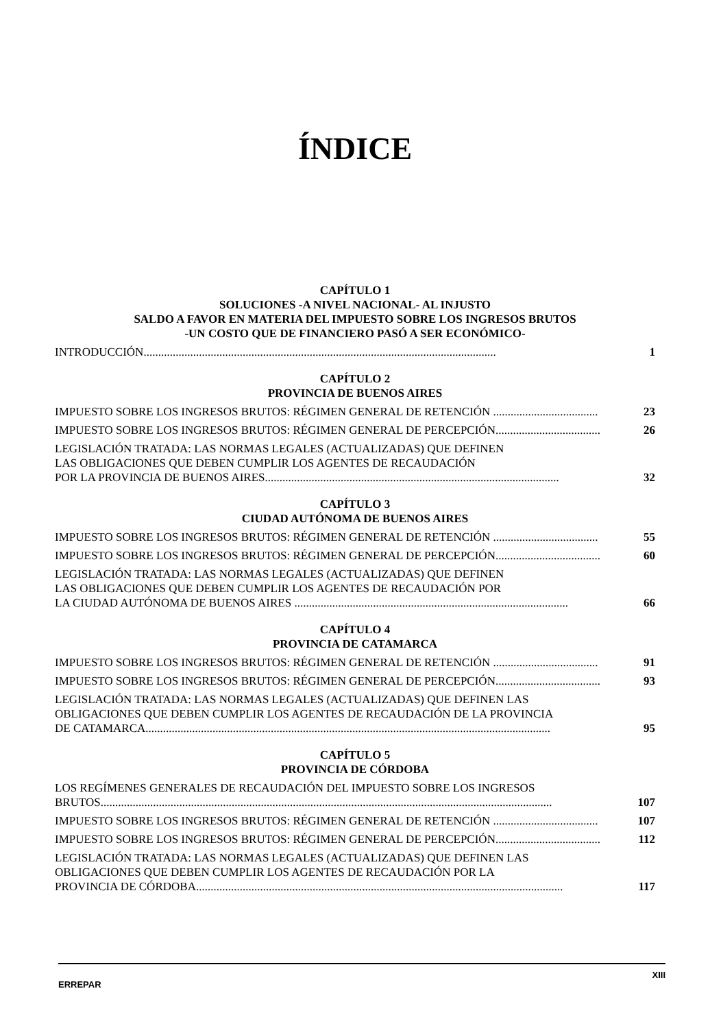ÍNDICE
CAPÍTULO 1
SOLUCIONES -A NIVEL NACIONAL- AL INJUSTO
SALDO A FAVOR EN MATERIA DEL IMPUESTO SOBRE LOS INGRESOS BRUTOS
-UN COSTO QUE DE FINANCIERO PASÓ A SER ECONÓMICO-
INTRODUCCIÓN.........................................................................................................................
1
CAPÍTULO 2
PROVINCIA DE BUENOS AIRES
IMPUESTO SOBRE LOS INGRESOS BRUTOS: RÉGIMEN GENERAL DE RETENCIÓN ....................................
23
IMPUESTO SOBRE LOS INGRESOS BRUTOS: RÉGIMEN GENERAL DE PERCEPCIÓN....................................
26
LEGISLACIÓN TRATADA: LAS NORMAS LEGALES (ACTUALIZADAS) QUE DEFINEN
LAS OBLIGACIONES QUE DEBEN CUMPLIR LOS AGENTES DE RECAUDACIÓN
POR LA PROVINCIA DE BUENOS AIRES.....................................................................................................
32
CAPÍTULO 3
CIUDAD AUTÓNOMA DE BUENOS AIRES
IMPUESTO SOBRE LOS INGRESOS BRUTOS: RÉGIMEN GENERAL DE RETENCIÓN ....................................
55
IMPUESTO SOBRE LOS INGRESOS BRUTOS: RÉGIMEN GENERAL DE PERCEPCIÓN....................................
60
LEGISLACIÓN TRATADA: LAS NORMAS LEGALES (ACTUALIZADAS) QUE DEFINEN
LAS OBLIGACIONES QUE DEBEN CUMPLIR LOS AGENTES DE RECAUDACIÓN POR
LA CIUDAD AUTÓNOMA DE BUENOS AIRES ..............................................................................................
66
CAPÍTULO 4
PROVINCIA DE CATAMARCA
IMPUESTO SOBRE LOS INGRESOS BRUTOS: RÉGIMEN GENERAL DE RETENCIÓN ....................................
91
IMPUESTO SOBRE LOS INGRESOS BRUTOS: RÉGIMEN GENERAL DE PERCEPCIÓN....................................
93
LEGISLACIÓN TRATADA: LAS NORMAS LEGALES (ACTUALIZADAS) QUE DEFINEN LAS
OBLIGACIONES QUE DEBEN CUMPLIR LOS AGENTES DE RECAUDACIÓN DE LA PROVINCIA
DE CATAMARCA...........................................................................................................................................
95
CAPÍTULO 5
PROVINCIA DE CÓRDOBA
LOS REGÍMENES GENERALES DE RECAUDACIÓN DEL IMPUESTO SOBRE LOS INGRESOS
BRUTOS...........................................................................................................................................................
107
IMPUESTO SOBRE LOS INGRESOS BRUTOS: RÉGIMEN GENERAL DE RETENCIÓN ....................................
107
IMPUESTO SOBRE LOS INGRESOS BRUTOS: RÉGIMEN GENERAL DE PERCEPCIÓN....................................
112
LEGISLACIÓN TRATADA: LAS NORMAS LEGALES (ACTUALIZADAS) QUE DEFINEN LAS
OBLIGACIONES QUE DEBEN CUMPLIR LOS AGENTES DE RECAUDACIÓN POR LA
PROVINCIA DE CÓRDOBA..............................................................................................................................
117
ERREPAR XIII